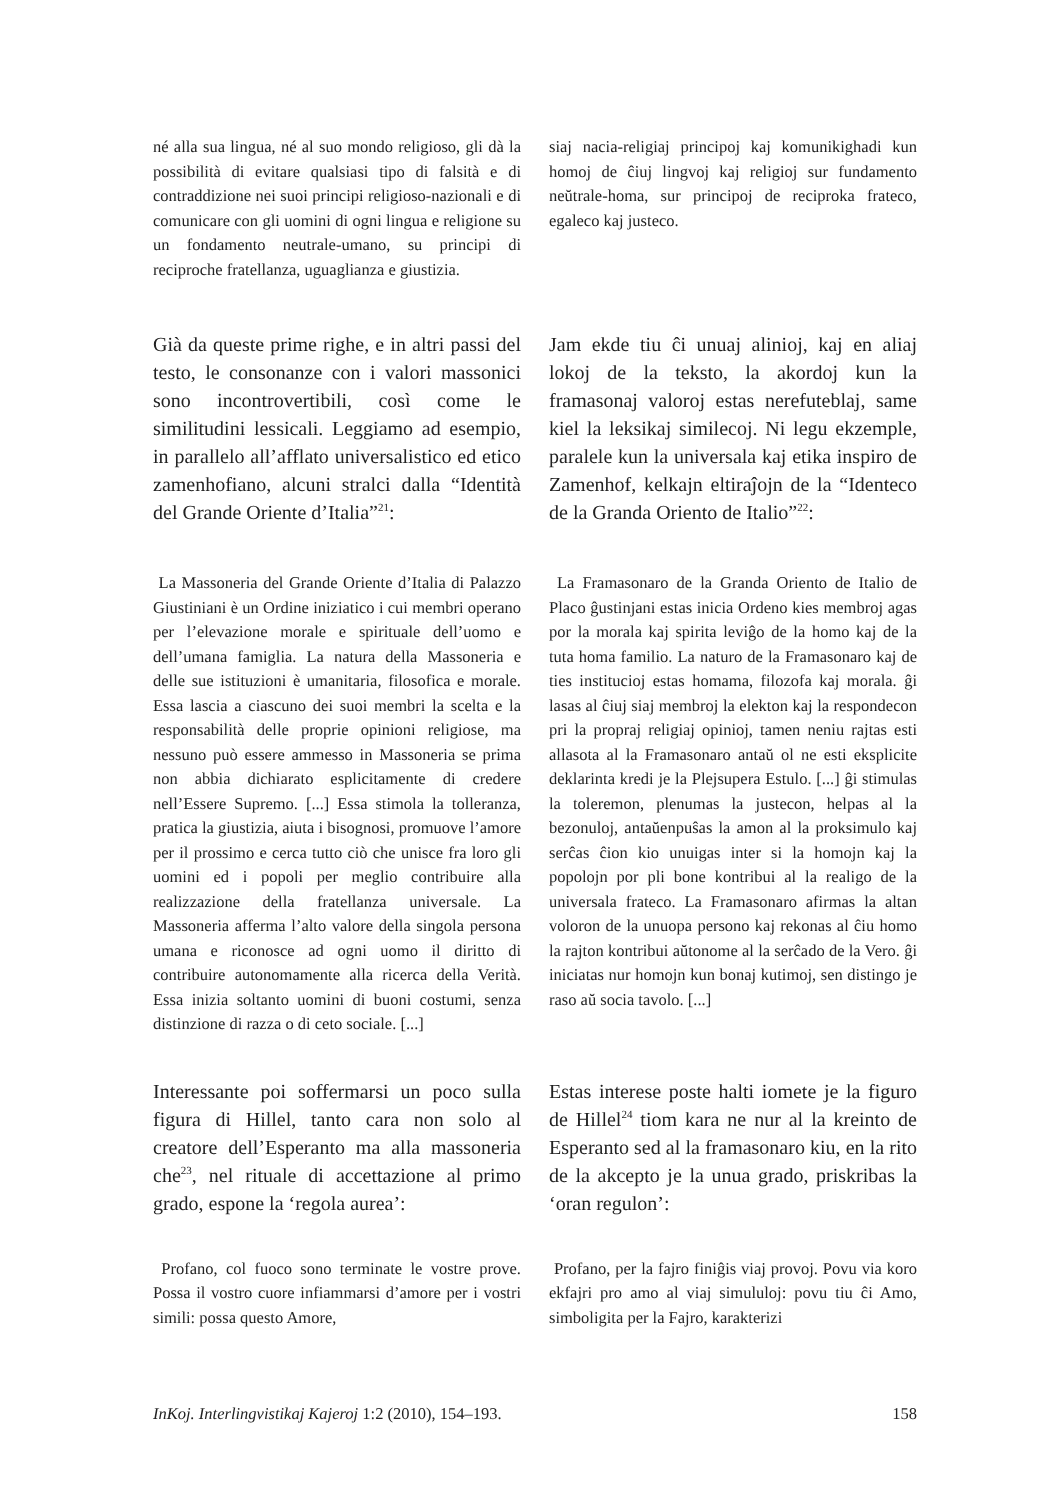né alla sua lingua, né al suo mondo religioso, gli dà la possibilità di evitare qualsiasi tipo di falsità e di contraddizione nei suoi principi religioso-nazionali e di comunicare con gli uomini di ogni lingua e religione su un fondamento neutrale-umano, su principi di reciproche fratellanza, uguaglianza e giustizia.
siaj nacia-religiaj principoj kaj komunikighadi kun homoj de ĉiuj lingvoj kaj religioj sur fundamento neŭtrale-homa, sur principoj de reciproka frateco, egaleco kaj justeco.
Già da queste prime righe, e in altri passi del testo, le consonanze con i valori massonici sono incontrovertibili, così come le similitudini lessicali. Leggiamo ad esempio, in parallelo all’afflato universalistico ed etico zamenhofiano, alcuni stralci dalla “Identità del Grande Oriente d’Italia”<sup>21</sup>:
Jam ekde tiu ĉi unuaj alinioj, kaj en aliaj lokoj de la teksto, la akordoj kun la framasonaj valoroj estas nerefuteblaj, same kiel la leksikaj similecoj. Ni legu ekzemple, paralele kun la universala kaj etika inspiro de Zamenhof, kelkajn eltiraĵojn de la “Identeco de la Granda Oriento de Italio”<sup>22</sup>:
La Massoneria del Grande Oriente d’Italia di Palazzo Giustiniani è un Ordine iniziatico i cui membri operano per l’elevazione morale e spirituale dell’uomo e dell’umana famiglia. La natura della Massoneria e delle sue istituzioni è umanitaria, filosofica e morale. Essa lascia a ciascuno dei suoi membri la scelta e la responsabilità delle proprie opinioni religiose, ma nessuno può essere ammesso in Massoneria se prima non abbia dichiarato esplicitamente di credere nell’Essere Supremo. [...] Essa stimola la tolleranza, pratica la giustizia, aiuta i bisognosi, promuove l’amore per il prossimo e cerca tutto ciò che unisce fra loro gli uomini ed i popoli per meglio contribuire alla realizzazione della fratellanza universale. La Massoneria afferma l’alto valore della singola persona umana e riconosce ad ogni uomo il diritto di contribuire autonomamente alla ricerca della Verità. Essa inizia soltanto uomini di buoni costumi, senza distinzione di razza o di ceto sociale. [...]
La Framasonaro de la Granda Oriento de Italio de Placo ĝustinjani estas inicia Ordeno kies membroj agas por la morala kaj spirita leviĝo de la homo kaj de la tuta homa familio. La naturo de la Framasonaro kaj de ties institucioj estas homama, filozofa kaj morala. ĝi lasas al ĉiuj siaj membroj la elekton kaj la respondecon pri la propraj religiaj opinioj, tamen neniu rajtas esti allasota al la Framasonaro antaŭ ol ne esti eksplicite deklarinta kredi je la Plejsupera Estulo. [...] ĝi stimulas la toleremon, plenumas la justecon, helpas al la bezonuloj, antaŭenpuŝas la amon al la proksimulo kaj serĉas ĉion kio unuigas inter si la homojn kaj la popolojn por pli bone kontribui al la realigo de la universala frateco. La Framasonaro afirmas la altan voloron de la unuopa persono kaj rekonas al ĉiu homo la rajton kontribui aŭtonome al la serĉado de la Vero. ĝi iniciatas nur homojn kun bonaj kutimoj, sen distingo je raso aŭ socia tavolo. [...]
Interessante poi soffermarsi un poco sulla figura di Hillel, tanto cara non solo al creatore dell’Esperanto ma alla massoneria che<sup>23</sup>, nel rituale di accettazione al primo grado, espone la ‘regola aurea’:
Estas interese poste halti iomete je la figuro de Hillel<sup>24</sup> tiom kara ne nur al la kreinto de Esperanto sed al la framasonaro kiu, en la rito de la akcepto je la unua grado, priskribas la ‘oran regulon’:
Profano, col fuoco sono terminate le vostre prove. Possa il vostro cuore infiammarsi d’amore per i vostri simili: possa questo Amore,
Profano, per la fajro finiĝis viaj provoj. Povu via koro ekfajri pro amo al viaj simululoj: povu tiu ĉi Amo, simboligita per la Fajro, karakterizi
InKoj. Interlingvistikaj Kajeroj 1:2 (2010), 154–193. 158